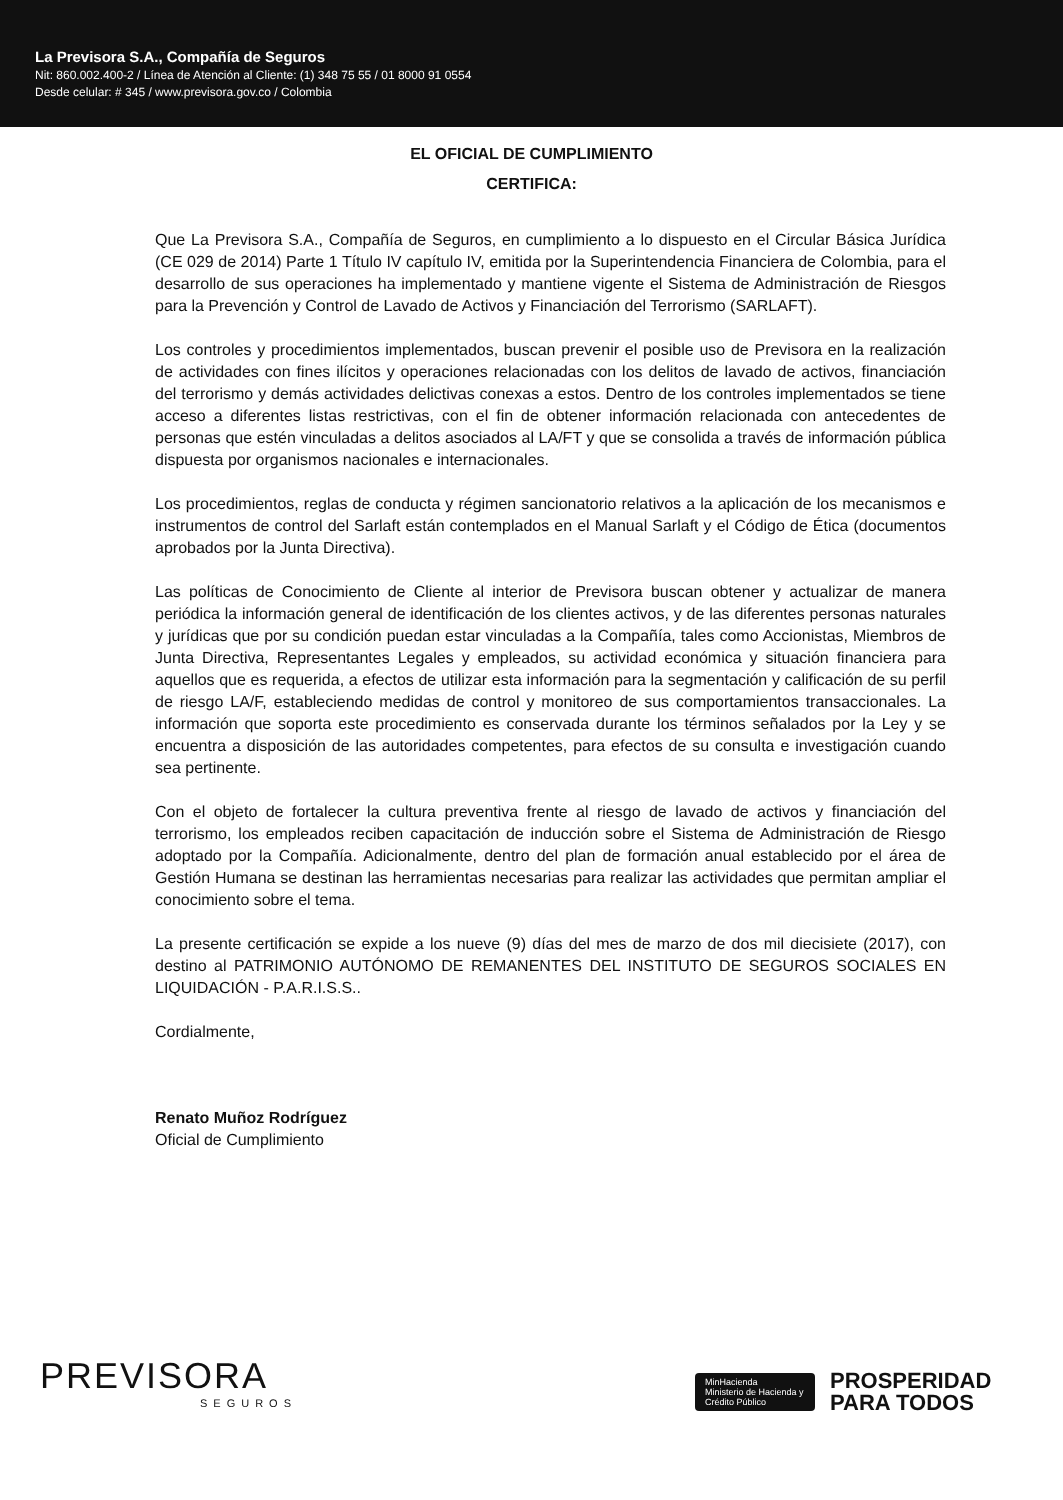La Previsora S.A., Compañía de Seguros
Nit: 860.002.400-2 / Línea de Atención al Cliente: (1) 348 75 55 / 01 8000 91 0554
Desde celular: # 345 / www.previsora.gov.co / Colombia
EL OFICIAL DE CUMPLIMIENTO
CERTIFICA:
Que La Previsora S.A., Compañía de Seguros, en cumplimiento a lo dispuesto en el Circular Básica Jurídica (CE 029 de 2014) Parte 1 Título IV capítulo IV, emitida por la Superintendencia Financiera de Colombia, para el desarrollo de sus operaciones ha implementado y mantiene vigente el Sistema de Administración de Riesgos para la Prevención y Control de Lavado de Activos y Financiación del Terrorismo (SARLAFT).
Los controles y procedimientos implementados, buscan prevenir el posible uso de Previsora en la realización de actividades con fines ilícitos y operaciones relacionadas con los delitos de lavado de activos, financiación del terrorismo y demás actividades delictivas conexas a estos. Dentro de los controles implementados se tiene acceso a diferentes listas restrictivas, con el fin de obtener información relacionada con antecedentes de personas que estén vinculadas a delitos asociados al LA/FT y que se consolida a través de información pública dispuesta por organismos nacionales e internacionales.
Los procedimientos, reglas de conducta y régimen sancionatorio relativos a la aplicación de los mecanismos e instrumentos de control del Sarlaft están contemplados en el Manual Sarlaft y el Código de Ética (documentos aprobados por la Junta Directiva).
Las políticas de Conocimiento de Cliente al interior de Previsora buscan obtener y actualizar de manera periódica la información general de identificación de los clientes activos, y de las diferentes personas naturales y jurídicas que por su condición puedan estar vinculadas a la Compañía, tales como Accionistas, Miembros de Junta Directiva, Representantes Legales y empleados, su actividad económica y situación financiera para aquellos que es requerida, a efectos de utilizar esta información para la segmentación y calificación de su perfil de riesgo LA/F, estableciendo medidas de control y monitoreo de sus comportamientos transaccionales. La información que soporta este procedimiento es conservada durante los términos señalados por la Ley y se encuentra a disposición de las autoridades competentes, para efectos de su consulta e investigación cuando sea pertinente.
Con el objeto de fortalecer la cultura preventiva frente al riesgo de lavado de activos y financiación del terrorismo, los empleados reciben capacitación de inducción sobre el Sistema de Administración de Riesgo adoptado por la Compañía. Adicionalmente, dentro del plan de formación anual establecido por el área de Gestión Humana se destinan las herramientas necesarias para realizar las actividades que permitan ampliar el conocimiento sobre el tema.
La presente certificación se expide a los nueve (9) días del mes de marzo de dos mil diecisiete (2017), con destino al PATRIMONIO AUTÓNOMO DE REMANENTES DEL INSTITUTO DE SEGUROS SOCIALES EN LIQUIDACIÓN - P.A.R.I.S.S..
Cordialmente,
Renato Muñoz Rodríguez
Oficial de Cumplimiento
PREVISORA
SEGUROS
MinHacienda
Ministerio de Hacienda y Crédito Público
PROSPERIDAD
PARA TODOS